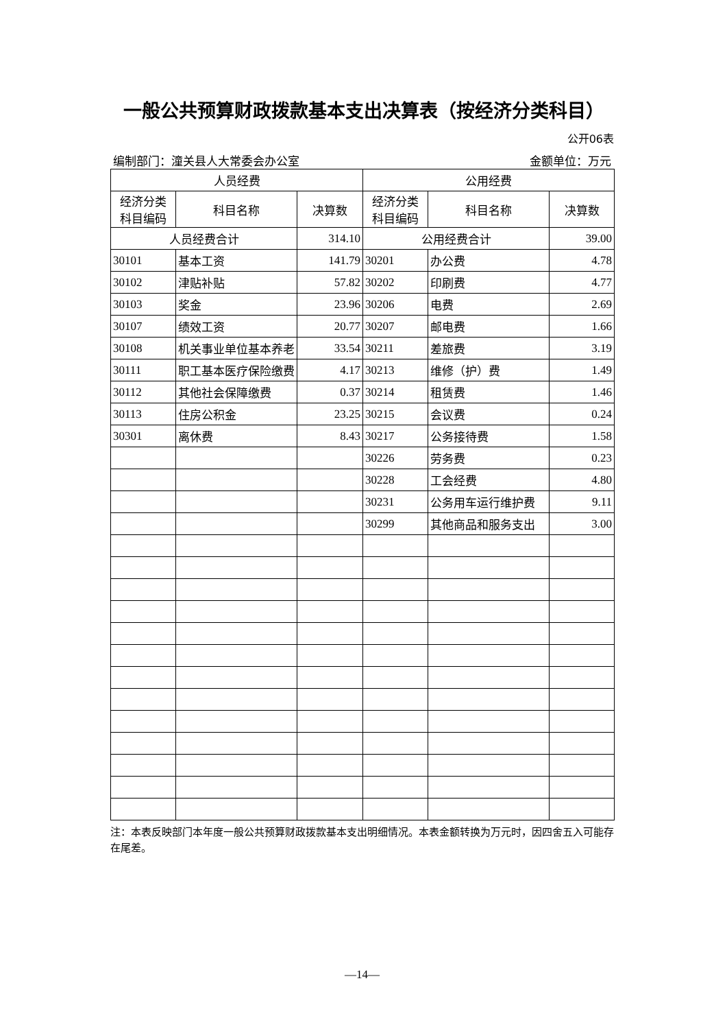一般公共预算财政拨款基本支出决算表（按经济分类科目）
公开06表
编制部门：潼关县人大常委会办公室 金额单位：万元
| 人员经费 | | | 公用经费 | | |
| --- | --- | --- | --- | --- | --- |
| 经济分类 科目编码 | 科目名称 | 决算数 | 经济分类 科目编码 | 科目名称 | 决算数 |
| 人员经费合计 | | 314.10 | 公用经费合计 | | 39.00 |
| 30101 | 基本工资 | 141.79 | 30201 | 办公费 | 4.78 |
| 30102 | 津贴补贴 | 57.82 | 30202 | 印刷费 | 4.77 |
| 30103 | 奖金 | 23.96 | 30206 | 电费 | 2.69 |
| 30107 | 绩效工资 | 20.77 | 30207 | 邮电费 | 1.66 |
| 30108 | 机关事业单位基本养老 | 33.54 | 30211 | 差旅费 | 3.19 |
| 30111 | 职工基本医疗保险缴费 | 4.17 | 30213 | 维修（护）费 | 1.49 |
| 30112 | 其他社会保障缴费 | 0.37 | 30214 | 租赁费 | 1.46 |
| 30113 | 住房公积金 | 23.25 | 30215 | 会议费 | 0.24 |
| 30301 | 离休费 | 8.43 | 30217 | 公务接待费 | 1.58 |
| | | | 30226 | 劳务费 | 0.23 |
| | | | 30228 | 工会经费 | 4.80 |
| | | | 30231 | 公务用车运行维护费 | 9.11 |
| | | | 30299 | 其他商品和服务支出 | 3.00 |
注：本表反映部门本年度一般公共预算财政拨款基本支出明细情况。本表金额转换为万元时，因四舍五入可能存在尾差。
—14—